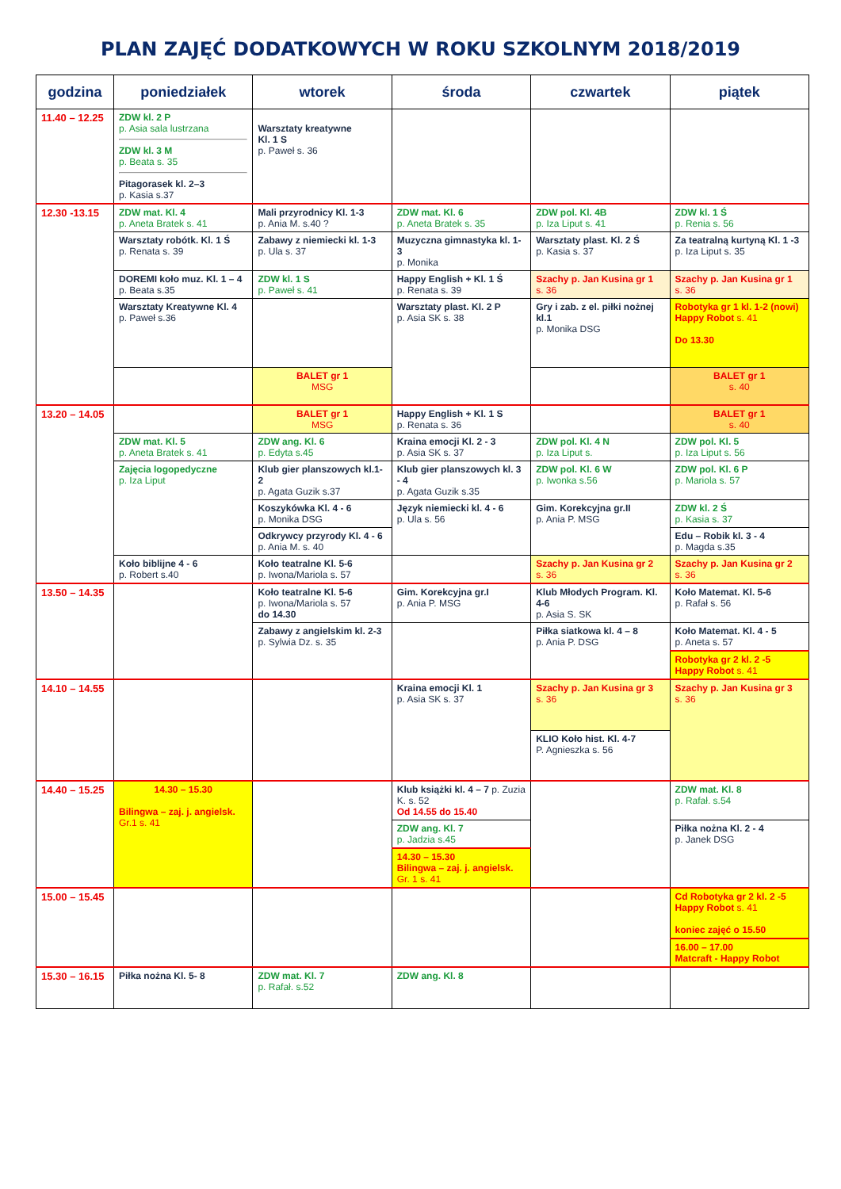PLAN ZAJĘĆ DODATKOWYCH W ROKU SZKOLNYM 2018/2019
| godzina | poniedziałek | wtorek | środa | czwartek | piątek |
| --- | --- | --- | --- | --- | --- |
| 11.40 – 12.25 | ZDW kl. 2 P p. Asia sala lustrzana ZDW kl. 3 M p. Beata s. 35 Pitagorasek kl. 2–3 p. Kasia s.37 | Warsztaty kreatywne Kl. 1 S p. Paweł s. 36 | | | |
| 12.30 -13.15 | ZDW mat. Kl. 4 p. Aneta Bratek s. 41 | Mali przyrodnicy Kl. 1-3 p. Ania M. s.40 ? | ZDW mat. Kl. 6 p. Aneta Bratek s. 35 | ZDW pol. Kl. 4B p. Iza Liput s. 41 | ZDW kl. 1 Ś p. Renia s. 56 |
| | Warsztaty robótk. Kl. 1 Ś p. Renata s. 39 | Zabawy z niemiecki kl. 1-3 p. Ula s. 37 | Muzyczna gimnastyka kl. 1-3 p. Monika | Warsztaty plast. Kl. 2 Ś p. Kasia s. 37 | Za teatralną kurtyną Kl. 1 -3 p. Iza Liput s. 35 |
| | DOREMI koło muz. Kl. 1 – 4 p. Beata s.35 | ZDW kl. 1 S p. Paweł s. 41 | Happy English + Kl. 1 Ś p. Renata s. 39 | Szachy p. Jan Kusina gr 1 s. 36 | Szachy p. Jan Kusina gr 1 s. 36 |
| | Warsztaty Kreatywne Kl. 4 p. Paweł s.36 | | Warsztaty plast. Kl. 2 P p. Asia SK s. 38 | Gry i zab. z el. piłki nożnej kl.1 p. Monika DSG | Robotyka gr 1 kl. 1-2 (nowi) Happy Robot s. 41 Do 13.30 |
| | | BALET gr 1 MSG | | | BALET gr 1 s. 40 |
| 13.20 – 14.05 | | BALET gr 1 MSG | Happy English + Kl. 1 S p. Renata s. 36 | | BALET gr 1 s. 40 |
| | ZDW mat. Kl. 5 p. Aneta Bratek s. 41 | ZDW ang. Kl. 6 p. Edyta s.45 | Kraina emocji Kl. 2 - 3 p. Asia SK s. 37 | ZDW pol. Kl. 4 N p. Iza Liput s. | ZDW pol. Kl. 5 p. Iza Liput s. 56 |
| | Zajęcia logopedyczne p. Iza Liput | Klub gier planszowych kl.1-2 p. Agata Guzik s.37 | Klub gier planszowych kl. 3 - 4 p. Agata Guzik s.35 | ZDW pol. Kl. 6 W p. Iwonka s.56 | ZDW pol. Kl. 6 P p. Mariola s. 57 |
| | | Koszykówka Kl. 4 - 6 p. Monika DSG | Język niemiecki kl. 4 - 6 p. Ula s. 56 | Gim. Korekcyjna gr.II p. Ania P. MSG | ZDW kl. 2 Ś p. Kasia s. 37 |
| | | Odkrywcy przyrody Kl. 4 - 6 p. Ania M. s. 40 | | | Edu – Robik kl. 3 - 4 p. Magda s.35 |
| | Koło biblijne 4 - 6 p. Robert s.40 | Koło teatralne Kl. 5-6 p. Iwona/Mariola s. 57 | | Szachy p. Jan Kusina gr 2 s. 36 | Szachy p. Jan Kusina gr 2 s. 36 |
| 13.50 – 14.35 | | Koło teatralne Kl. 5-6 p. Iwona/Mariola s. 57 do 14.30 | Gim. Korekcyjna gr.I p. Ania P. MSG | Klub Młodych Program. Kl. 4-6 p. Asia S. SK | Koło Matemat. Kl. 5-6 p. Rafał s. 56 |
| | | Zabawy z angielskim kl. 2-3 p. Sylwia Dz. s. 35 | | Piłka siatkowa kl. 4 – 8 p. Ania P. DSG | Koło Matemat. Kl. 4 - 5 p. Aneta s. 57 |
| | | | | | Robotyka gr 2 kl. 2 -5 Happy Robot s. 41 |
| 14.10 – 14.55 | | | Kraina emocji Kl. 1 p. Asia SK s. 37 | Szachy p. Jan Kusina gr 3 s. 36 | Szachy p. Jan Kusina gr 3 s. 36 |
| | | | | KLIO Koło hist. Kl. 4-7 P. Agnieszka s. 56 | |
| 14.40 – 15.25 | 14.30 – 15.30 Bilingwa – zaj. j. angielsk. Gr.1 s. 41 | | Klub książki kl. 4 – 7 p. Zuzia K. s. 52 Od 14.55 do 15.40 | | ZDW mat. Kl. 8 p. Rafał. s.54 |
| | | | ZDW ang. Kl. 7 p. Jadzia s.45 | | Piłka nożna Kl. 2 - 4 p. Janek DSG |
| | | | 14.30 – 15.30 Bilingwa – zaj. j. angielsk. Gr. 1 s. 41 | | |
| 15.00 – 15.45 | | | | | Cd Robotyka gr 2 kl. 2 -5 Happy Robot s. 41 koniec zajęć o 15.50 |
| | | | | | 16.00 – 17.00 Matcraft - Happy Robot |
| 15.30 – 16.15 | Piłka nożna Kl. 5- 8 | ZDW mat. Kl. 7 p. Rafał. s.52 | ZDW ang. Kl. 8 | | |